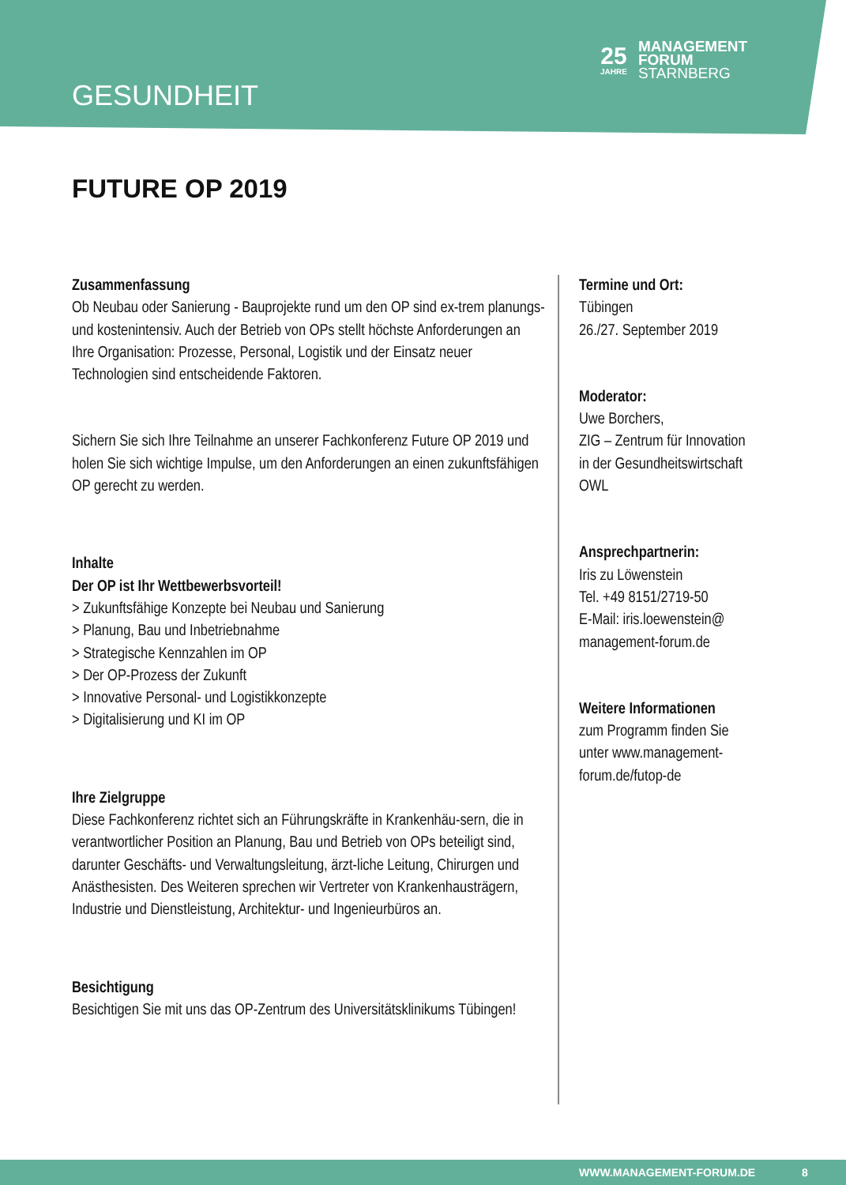GESUNDHEIT
25
JAHRE
MANAGEMENT
FORUM
STARNBERG
FUTURE OP 2019
Zusammenfassung
Ob Neubau oder Sanierung - Bauprojekte rund um den OP sind ex-trem planungs- und kostenintensiv. Auch der Betrieb von OPs stellt höchste Anforderungen an Ihre Organisation: Prozesse, Personal, Logistik und der Einsatz neuer Technologien sind entscheidende Faktoren.
Sichern Sie sich Ihre Teilnahme an unserer Fachkonferenz Future OP 2019 und holen Sie sich wichtige Impulse, um den Anforderungen an einen zukunftsfähigen OP gerecht zu werden.
Inhalte
Der OP ist Ihr Wettbewerbsvorteil!
> Zukunftsfähige Konzepte bei Neubau und Sanierung
> Planung, Bau und Inbetriebnahme
> Strategische Kennzahlen im OP
> Der OP-Prozess der Zukunft
> Innovative Personal- und Logistikkonzepte
> Digitalisierung und KI im OP
Ihre Zielgruppe
Diese Fachkonferenz richtet sich an Führungskräfte in Krankenhäu-sern, die in verantwortlicher Position an Planung, Bau und Betrieb von OPs beteiligt sind, darunter Geschäfts- und Verwaltungsleitung, ärzt-liche Leitung, Chirurgen und Anästhesisten. Des Weiteren sprechen wir Vertreter von Krankenhausträgern, Industrie und Dienstleistung, Architektur- und Ingenieurbüros an.
Besichtigung
Besichtigen Sie mit uns das OP-Zentrum des Universitätsklinikums Tübingen!
Termine und Ort:
Tübingen
26./27. September 2019
Moderator:
Uwe Borchers,
ZIG – Zentrum für Innovation
in der Gesundheitswirtschaft
OWL
Ansprechpartnerin:
Iris zu Löwenstein
Tel. +49 8151/2719-50
E-Mail: iris.loewenstein@
management-forum.de
Weitere Informationen
zum Programm finden Sie
unter www.management-
forum.de/futop-de
WWW.MANAGEMENT-FORUM.DE 8